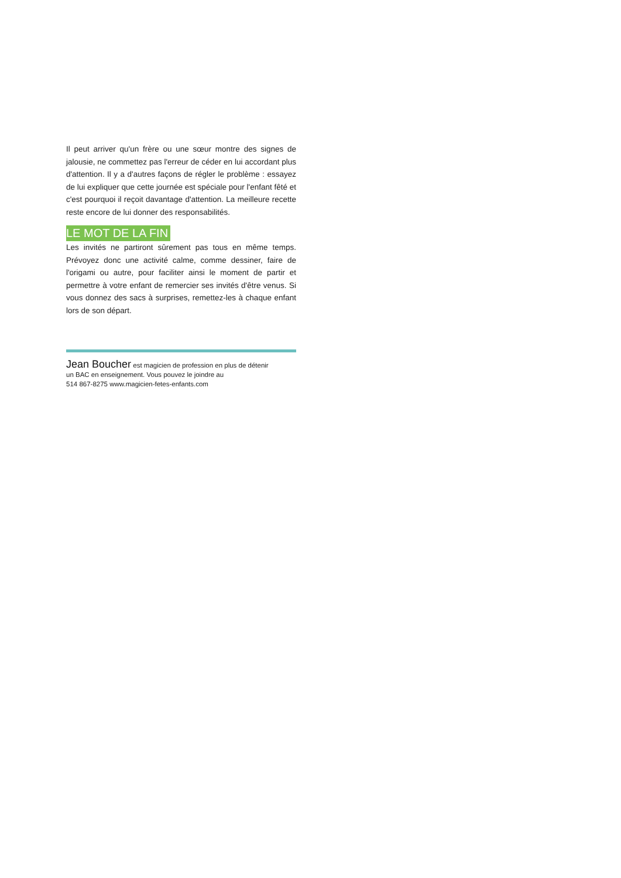Il peut arriver qu'un frère ou une sœur montre des signes de jalousie, ne commettez pas l'erreur de céder en lui accordant plus d'attention. Il y a d'autres façons de régler le problème : essayez de lui expliquer que cette journée est spéciale pour l'enfant fêté et c'est pourquoi il reçoit davantage d'attention. La meilleure recette reste encore de lui donner des responsabilités.
LE MOT DE LA FIN
Les invités ne partiront sûrement pas tous en même temps. Prévoyez donc une activité calme, comme dessiner, faire de l'origami ou autre, pour faciliter ainsi le moment de partir et permettre à votre enfant de remercier ses invités d'être venus. Si vous donnez des sacs à surprises, remettez-les à chaque enfant lors de son départ.
Jean Boucher est magicien de profession en plus de détenir
un BAC en enseignement. Vous pouvez le joindre au
514 867-8275 www.magicien-fetes-enfants.com